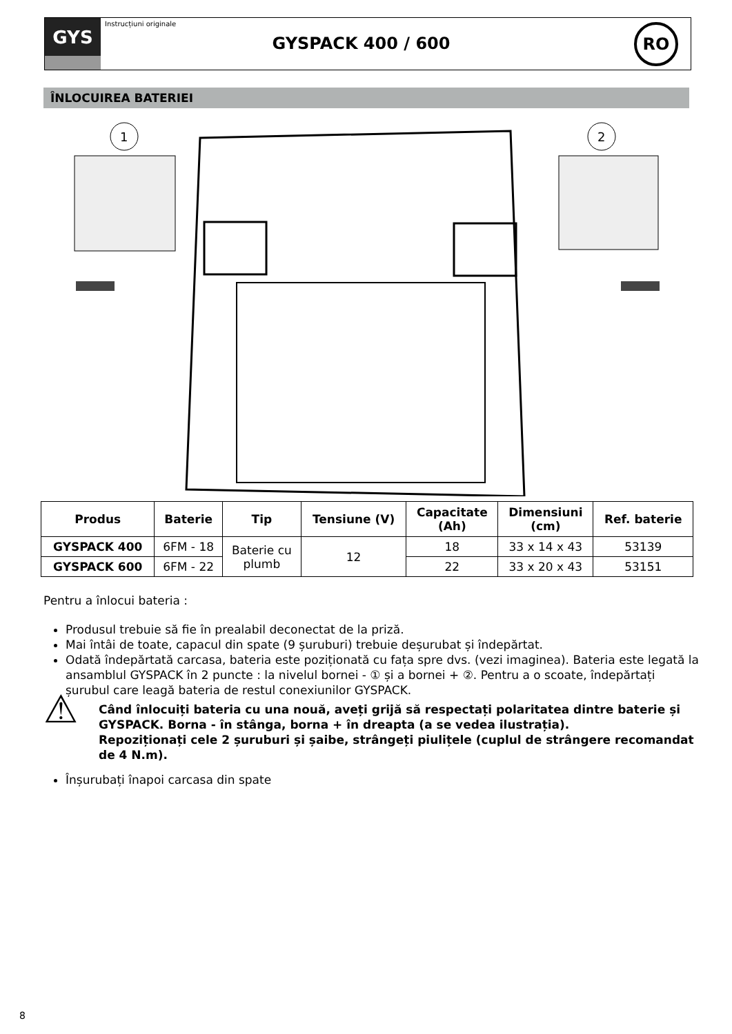GYS
Instrucțiuni originale
GYSPACK 400 / 600
RO
ÎNLOCUIREA BATERIEI
1
2
| Produs | Baterie | Tip | Tensiune (V) | Capacitate (Ah) | Dimensiuni (cm) | Ref. baterie |
| --- | --- | --- | --- | --- | --- | --- |
| GYSPACK 400 | 6FM - 18 | Baterie cu plumb | 12 | 18 | 33 x 14 x 43 | 53139 |
| GYSPACK 600 | 6FM - 22 | | | 22 | 33 x 20 x 43 | 53151 |
Pentru a înlocui bateria :
Produsul trebuie să fie în prealabil deconectat de la priză.
Mai întâi de toate, capacul din spate (9 șuruburi) trebuie deșurubat și îndepărtat.
Odată îndepărtată carcasa, bateria este poziționată cu fața spre dvs. (vezi imaginea). Bateria este legată la ansamblul GYSPACK în 2 puncte : la nivelul bornei - ① și a bornei + ②. Pentru a o scoate, îndepărtați șurubul care leagă bateria de restul conexiunilor GYSPACK.
⚠
Când înlocuiți bateria cu una nouă, aveți grijă să respectați polaritatea dintre baterie și GYSPACK. Borna - în stânga, borna + în dreapta (a se vedea ilustrația).
Repoziționați cele 2 șuruburi și șaibe, strângeți piulițele (cuplul de strângere recomandat de 4 N.m).
Înșurubați înapoi carcasa din spate
8